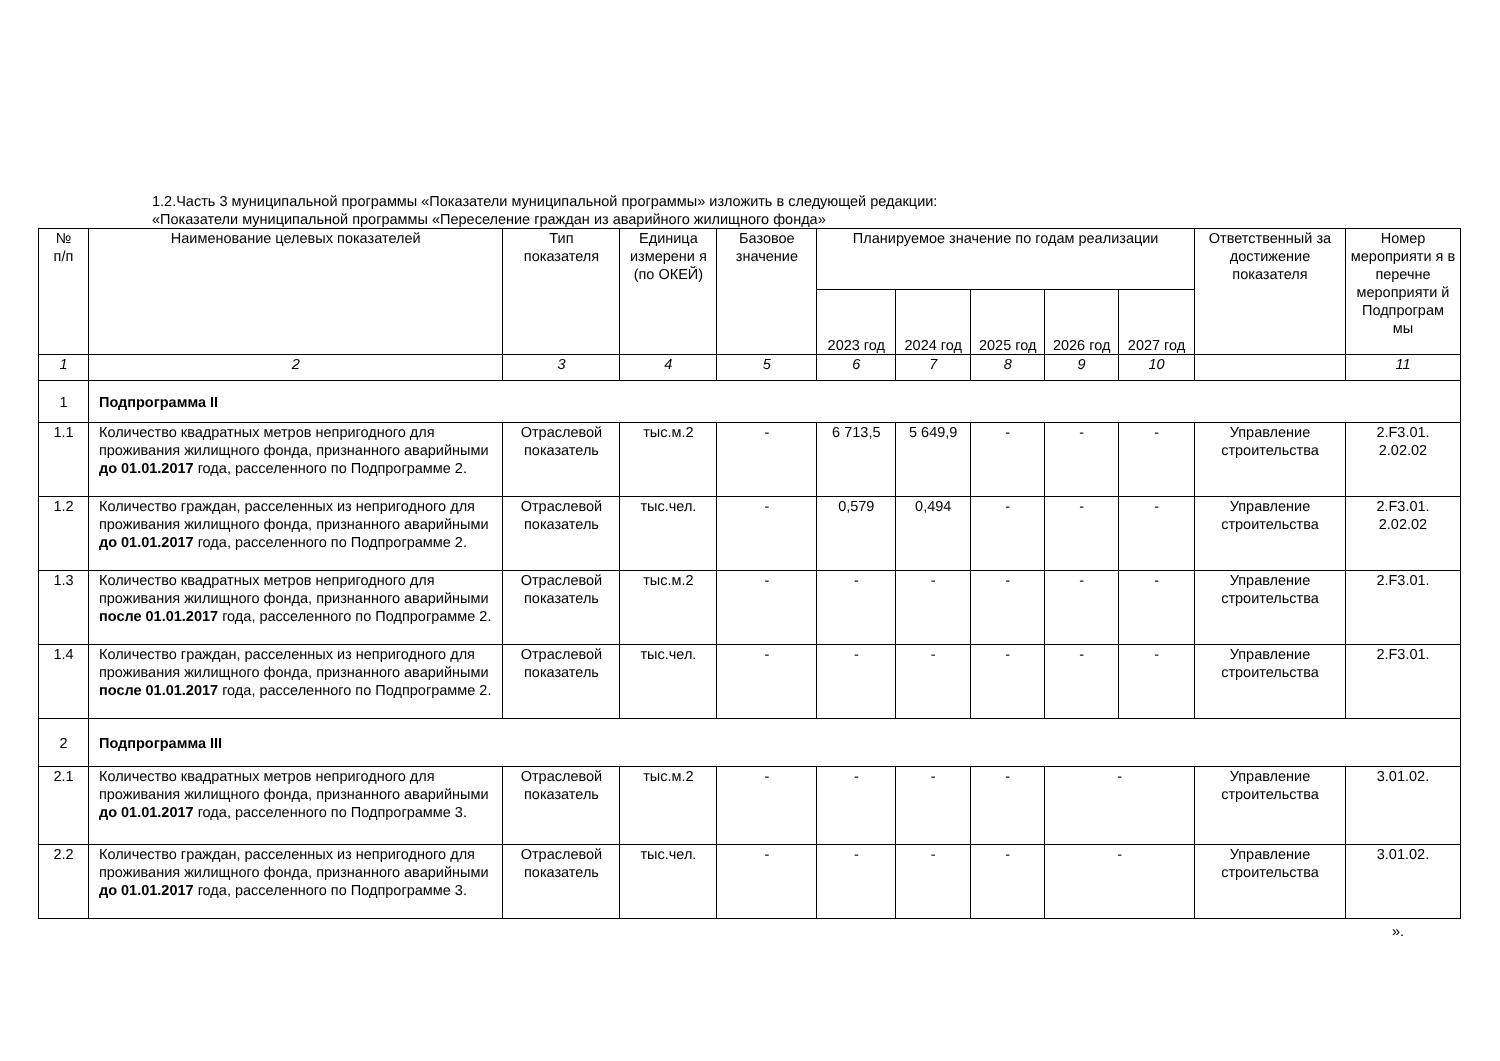1.2.Часть 3 муниципальной программы «Показатели муниципальной программы» изложить в следующей редакции:
«Показатели муниципальной программы «Переселение граждан из аварийного жилищного фонда»
| № п/п | Наименование целевых показателей | Тип показателя | Единица измерени я (по ОКЕЙ) | Базовое значение | Планируемое значение по годам реализации | | | | | Ответственный за достижение показателя | Номер мероприяти я в перечне мероприяти й Подпрограм мы |
| --- | --- | --- | --- | --- | --- | --- | --- | --- | --- | --- | --- |
| | | | | | 2023 год | 2024 год | 2025 год | 2026 год | 2027 год | | |
| 1 | 2 | 3 | 4 | 5 | 6 | 7 | 8 | 9 | 10 | | 11 |
| 1 | Подпрограмма II | | | | | | | | | | |
| 1.1 | Количество квадратных метров непригодного для проживания жилищного фонда, признанного аварийными до 01.01.2017 года, расселенного по Подпрограмме 2. | Отраслевой показатель | тыс.м.2 | - | 6 713,5 | 5 649,9 | - | - | - | Управление строительства | 2.F3.01. 2.02.02 |
| 1.2 | Количество граждан, расселенных из непригодного для проживания жилищного фонда, признанного аварийными до 01.01.2017 года, расселенного по Подпрограмме 2. | Отраслевой показатель | тыс.чел. | - | 0,579 | 0,494 | - | - | - | Управление строительства | 2.F3.01. 2.02.02 |
| 1.3 | Количество квадратных метров непригодного для проживания жилищного фонда, признанного аварийными после 01.01.2017 года, расселенного по Подпрограмме 2. | Отраслевой показатель | тыс.м.2 | - | - | - | - | - | - | Управление строительства | 2.F3.01. |
| 1.4 | Количество граждан, расселенных из непригодного для проживания жилищного фонда, признанного аварийными после 01.01.2017 года, расселенного по Подпрограмме 2. | Отраслевой показатель | тыс.чел. | - | - | - | - | - | - | Управление строительства | 2.F3.01. |
| 2 | Подпрограмма III | | | | | | | | | | |
| 2.1 | Количество квадратных метров непригодного для проживания жилищного фонда, признанного аварийными до 01.01.2017 года, расселенного по Подпрограмме 3. | Отраслевой показатель | тыс.м.2 | - | - | - | - | - | | Управление строительства | 3.01.02. |
| 2.2 | Количество граждан, расселенных из непригодного для проживания жилищного фонда, признанного аварийными до 01.01.2017 года, расселенного по Подпрограмме 3. | Отраслевой показатель | тыс.чел. | - | - | - | - | - | | Управление строительства | 3.01.02. |
».